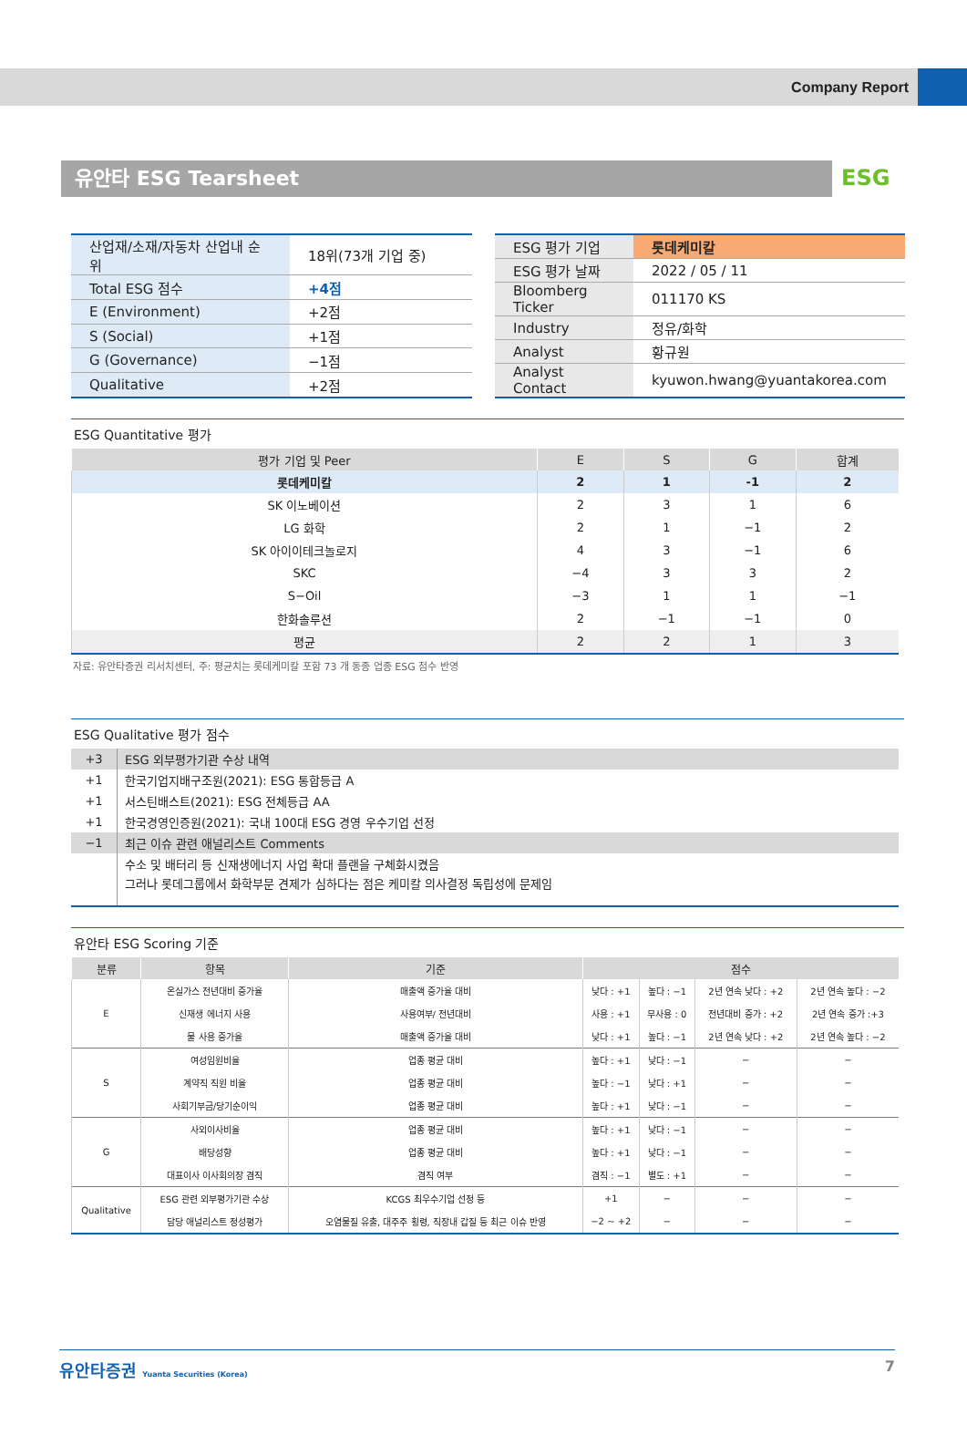Company Report
유안타 ESG Tearsheet
ESG
| 산업재/소재/자동차 산업내 순위 | 18위(73개 기업 중) |
| Total ESG 점수 | +4점 |
| E (Environment) | +2점 |
| S (Social) | +1점 |
| G (Governance) | −1점 |
| Qualitative | +2점 |
| ESG 평가 기업 | 롯데케미칼 |
| ESG 평가 날짜 | 2022 / 05 / 11 |
| Bloomberg Ticker | 011170 KS |
| Industry | 정유/화학 |
| Analyst | 황규원 |
| Analyst Contact | kyuwon.hwang@yuantakorea.com |
ESG Quantitative 평가
| 평가 기업 및 Peer | E | S | G | 합계 |
| --- | --- | --- | --- | --- |
| 롯데케미칼 | 2 | 1 | -1 | 2 |
| SK 이노베이션 | 2 | 3 | 1 | 6 |
| LG 화학 | 2 | 1 | −1 | 2 |
| SK 아이이테크놀로지 | 4 | 3 | −1 | 6 |
| SKC | −4 | 3 | 3 | 2 |
| S−Oil | −3 | 1 | 1 | −1 |
| 한화솔루션 | 2 | −1 | −1 | 0 |
| 평균 | 2 | 2 | 1 | 3 |
자료: 유안타증권 리서치센터, 주: 평균치는 롯데케미칼 포함 73 개 동종 업종 ESG 점수 반영
ESG Qualitative 평가 점수
| +3 | ESG 외부평가기관 수상 내역 |
| +1 | 한국기업지배구조원(2021): ESG 통합등급 A |
| +1 | 서스틴배스트(2021): ESG 전체등급 AA |
| +1 | 한국경영인증원(2021): 국내 100대 ESG 경영 우수기업 선정 |
| −1 | 최근 이슈 관련 애널리스트 Comments |
| | 수소 및 배터리 등 신재생에너지 사업 확대 플랜을 구체화시켰음 |
| | 그러나 롯데그룹에서 화학부문 견제가 심하다는 점은 케미칼 의사결정 독립성에 문제임 |
유안타 ESG Scoring 기준
| 분류 | 항목 | 기준 | 점수 | | | |
| --- | --- | --- | --- | --- | --- | --- |
| E | 온실가스 전년대비 증가율 | 매출액 증가율 대비 | 낮다 : +1 | 높다 : −1 | 2년 연속 낮다 : +2 | 2년 연속 높다 : −2 |
| | 신재생 에너지 사용 | 사용여부/ 전년대비 | 사용 : +1 | 무사용 : 0 | 전년대비 증가 : +2 | 2년 연속 증가 :+3 |
| | 물 사용 증가율 | 매출액 증가율 대비 | 낮다 : +1 | 높다 : −1 | 2년 연속 낮다 : +2 | 2년 연속 높다 : −2 |
| S | 여성임원비율 | 업종 평균 대비 | 높다 : +1 | 낮다 : −1 | − | − |
| | 계약직 직원 비율 | 업종 평균 대비 | 높다 : −1 | 낮다 : +1 | − | − |
| | 사회기부금/당기순이익 | 업종 평균 대비 | 높다 : +1 | 낮다 : −1 | − | − |
| G | 사외이사비율 | 업종 평균 대비 | 높다 : +1 | 낮다 : −1 | − | − |
| | 배당성향 | 업종 평균 대비 | 높다 : +1 | 낮다 : −1 | − | − |
| | 대표이사 이사회의장 겸직 | 겸직 여부 | 겸직 : −1 | 별도 : +1 | − | − |
| Qualitative | ESG 관련 외부평가기관 수상 | KCGS 최우수기업 선정 등 | +1 | − | − | − |
| | 담당 애널리스트 정성평가 | 오염물질 유출, 대주주 횡령, 직장내 갑질 등 최근 이슈 반영 | −2 ~ +2 | − | − | − |
유안타증권 Yuanta Securities (Korea) 7